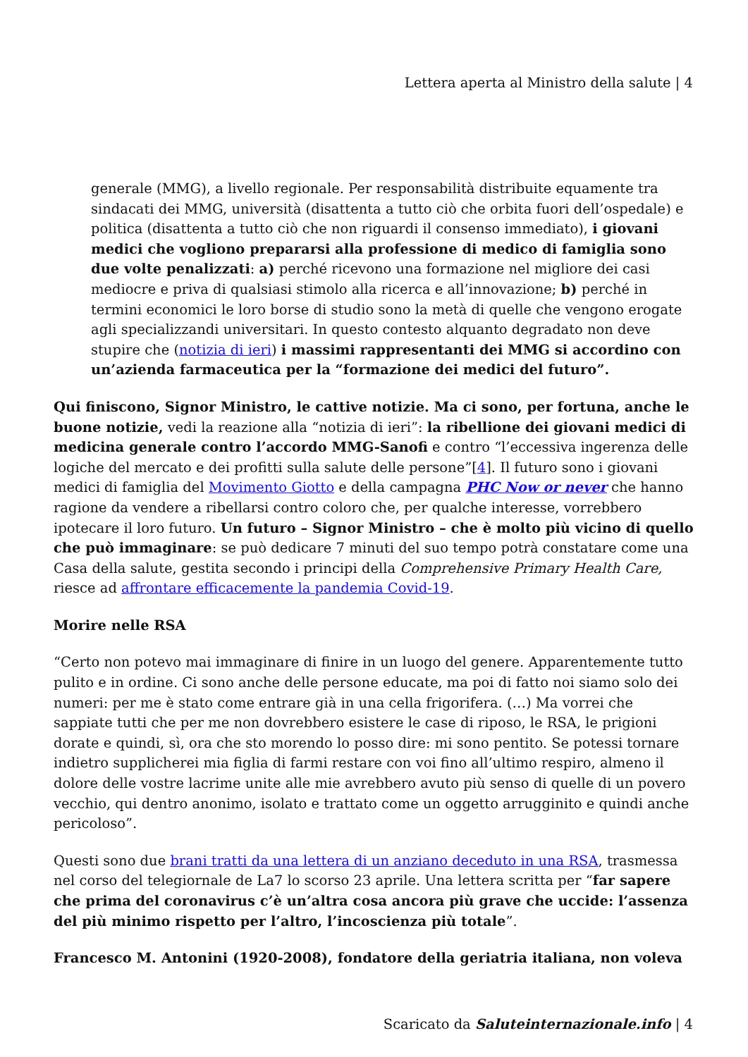Lettera aperta al Ministro della salute | 4
generale (MMG), a livello regionale. Per responsabilità distribuite equamente tra sindacati dei MMG, università (disattenta a tutto ciò che orbita fuori dell’ospedale) e politica (disattenta a tutto ciò che non riguardi il consenso immediato), i giovani medici che vogliono prepararsi alla professione di medico di famiglia sono due volte penalizzati: a) perché ricevono una formazione nel migliore dei casi mediocre e priva di qualsiasi stimolo alla ricerca e all’innovazione; b) perché in termini economici le loro borse di studio sono la metà di quelle che vengono erogate agli specializzandi universitari. In questo contesto alquanto degradato non deve stupire che (notizia di ieri) i massimi rappresentanti dei MMG si accordino con un’azienda farmaceutica per la “formazione dei medici del futuro”.
Qui finiscono, Signor Ministro, le cattive notizie. Ma ci sono, per fortuna, anche le buone notizie, vedi la reazione alla “notizia di ieri”: la ribellione dei giovani medici di medicina generale contro l’accordo MMG-Sanofi e contro “l’eccessiva ingerenza delle logiche del mercato e dei profitti sulla salute delle persone”[4]. Il futuro sono i giovani medici di famiglia del Movimento Giotto e della campagna PHC Now or never che hanno ragione da vendere a ribellarsi contro coloro che, per qualche interesse, vorrebbero ipotecare il loro futuro. Un futuro – Signor Ministro – che è molto più vicino di quello che può immaginare: se può dedicare 7 minuti del suo tempo potrà constatare come una Casa della salute, gestita secondo i principi della Comprehensive Primary Health Care, riesce ad affrontare efficacemente la pandemia Covid-19.
Morire nelle RSA
“Certo non potevo mai immaginare di finire in un luogo del genere. Apparentemente tutto pulito e in ordine. Ci sono anche delle persone educate, ma poi di fatto noi siamo solo dei numeri: per me è stato come entrare già in una cella frigorifera. (…) Ma vorrei che sappiate tutti che per me non dovrebbero esistere le case di riposo, le RSA, le prigioni dorate e quindi, sì, ora che sto morendo lo posso dire: mi sono pentito. Se potessi tornare indietro supplicherei mia figlia di farmi restare con voi fino all’ultimo respiro, almeno il dolore delle vostre lacrime unite alle mie avrebbero avuto più senso di quelle di un povero vecchio, qui dentro anonimo, isolato e trattato come un oggetto arrugginito e quindi anche pericoloso”.
Questi sono due brani tratti da una lettera di un anziano deceduto in una RSA, trasmessa nel corso del telegiornale de La7 lo scorso 23 aprile. Una lettera scritta per “far sapere che prima del coronavirus c’è un’altra cosa ancora più grave che uccide: l’assenza del più minimo rispetto per l’altro, l’incoscienza più totale”.
Francesco M. Antonini (1920-2008), fondatore della geriatria italiana, non voleva
Scaricato da Saluteinternazionale.info | 4